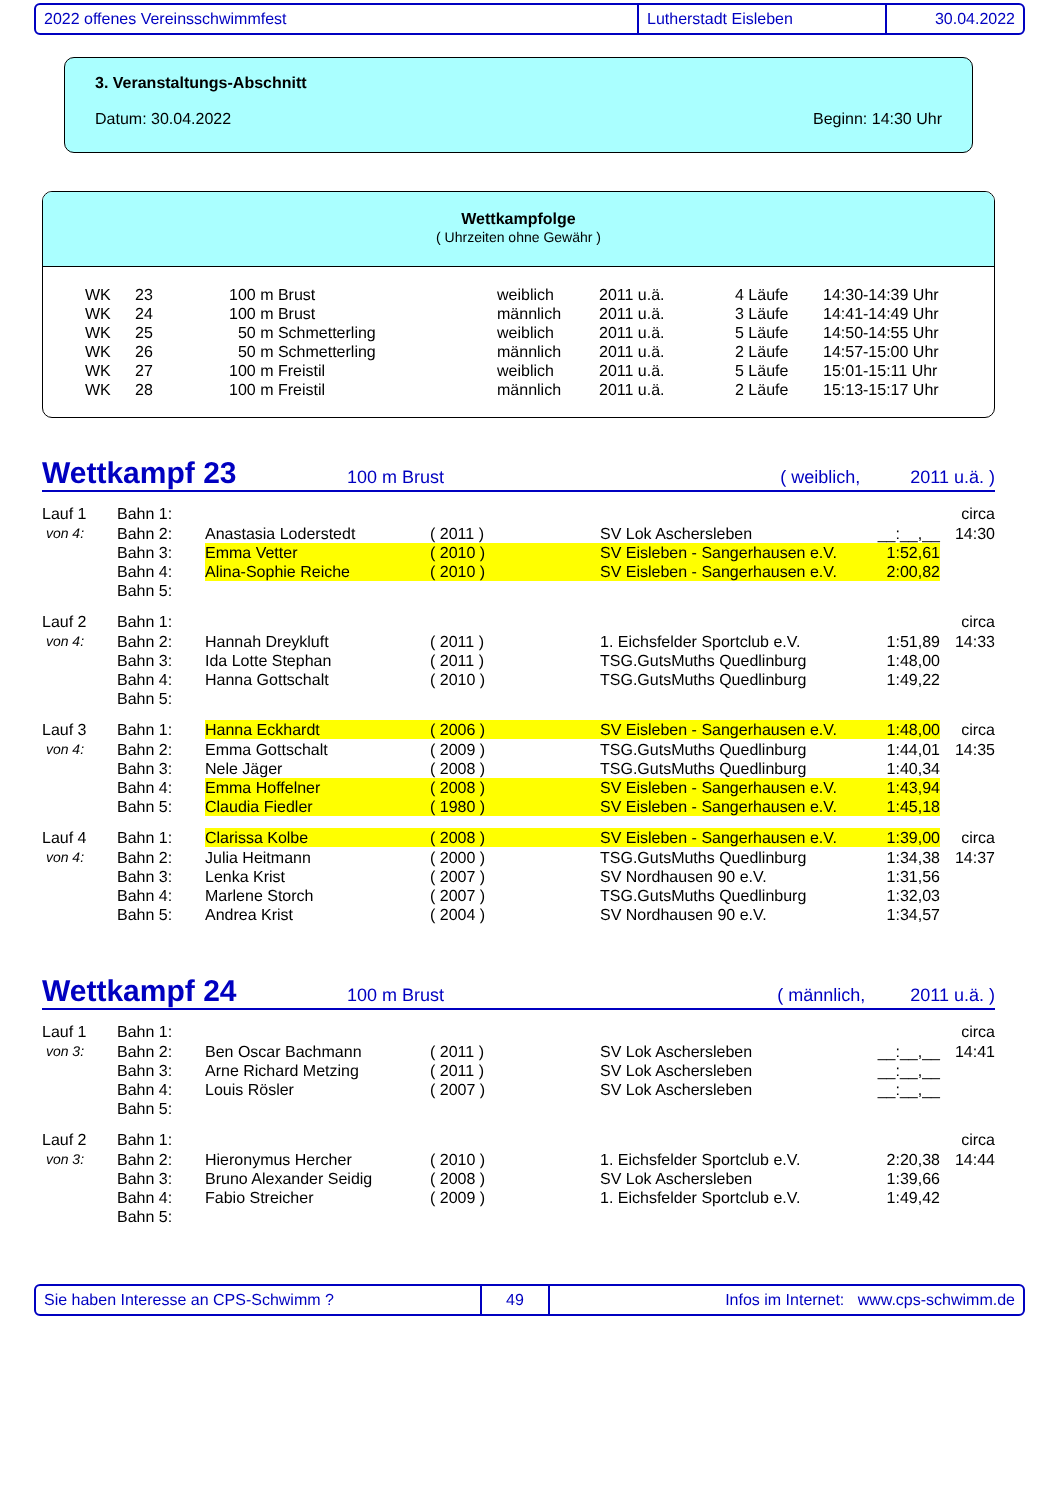2022 offenes Vereinsschwimmfest Lutherstadt Eisleben 30.04.2022
3. Veranstaltungs-Abschnitt
Datum: 30.04.2022 Beginn: 14:30 Uhr
Wettkampfolge
( Uhrzeiten ohne Gewähr )
| WK | 23 | 100 m Brust | weiblich | 2011 u.ä. | 4 Läufe | 14:30-14:39 Uhr |
| WK | 24 | 100 m Brust | männlich | 2011 u.ä. | 3 Läufe | 14:41-14:49 Uhr |
| WK | 25 | 50 m Schmetterling | weiblich | 2011 u.ä. | 5 Läufe | 14:50-14:55 Uhr |
| WK | 26 | 50 m Schmetterling | männlich | 2011 u.ä. | 2 Läufe | 14:57-15:00 Uhr |
| WK | 27 | 100 m Freistil | weiblich | 2011 u.ä. | 5 Läufe | 15:01-15:11 Uhr |
| WK | 28 | 100 m Freistil | männlich | 2011 u.ä. | 2 Läufe | 15:13-15:17 Uhr |
Wettkampf 23 100 m Brust ( weiblich, 2011 u.ä. )
| Lauf 1 | Bahn 1: | | | | | circa |
| von 4: | Bahn 2: | Anastasia Loderstedt | ( 2011 ) | SV Lok Aschersleben | __:__,__ | 14:30 |
| | Bahn 3: | Emma Vetter | ( 2010 ) | SV Eisleben - Sangerhausen e.V. | 1:52,61 | |
| | Bahn 4: | Alina-Sophie Reiche | ( 2010 ) | SV Eisleben - Sangerhausen e.V. | 2:00,82 | |
| | Bahn 5: | | | | | |
| Lauf 2 | Bahn 1: | | | | | circa |
| von 4: | Bahn 2: | Hannah Dreykluft | ( 2011 ) | 1. Eichsfelder Sportclub e.V. | 1:51,89 | 14:33 |
| | Bahn 3: | Ida Lotte Stephan | ( 2011 ) | TSG.GutsMuths Quedlinburg | 1:48,00 | |
| | Bahn 4: | Hanna Gottschalt | ( 2010 ) | TSG.GutsMuths Quedlinburg | 1:49,22 | |
| | Bahn 5: | | | | | |
| Lauf 3 | Bahn 1: | Hanna Eckhardt | ( 2006 ) | SV Eisleben - Sangerhausen e.V. | 1:48,00 | circa |
| von 4: | Bahn 2: | Emma Gottschalt | ( 2009 ) | TSG.GutsMuths Quedlinburg | 1:44,01 | 14:35 |
| | Bahn 3: | Nele Jäger | ( 2008 ) | TSG.GutsMuths Quedlinburg | 1:40,34 | |
| | Bahn 4: | Emma Hoffelner | ( 2008 ) | SV Eisleben - Sangerhausen e.V. | 1:43,94 | |
| | Bahn 5: | Claudia Fiedler | ( 1980 ) | SV Eisleben - Sangerhausen e.V. | 1:45,18 | |
| Lauf 4 | Bahn 1: | Clarissa Kolbe | ( 2008 ) | SV Eisleben - Sangerhausen e.V. | 1:39,00 | circa |
| von 4: | Bahn 2: | Julia Heitmann | ( 2000 ) | TSG.GutsMuths Quedlinburg | 1:34,38 | 14:37 |
| | Bahn 3: | Lenka Krist | ( 2007 ) | SV Nordhausen 90 e.V. | 1:31,56 | |
| | Bahn 4: | Marlene Storch | ( 2007 ) | TSG.GutsMuths Quedlinburg | 1:32,03 | |
| | Bahn 5: | Andrea Krist | ( 2004 ) | SV Nordhausen 90 e.V. | 1:34,57 | |
Wettkampf 24 100 m Brust ( männlich, 2011 u.ä. )
| Lauf 1 | Bahn 1: | | | | | circa |
| von 3: | Bahn 2: | Ben Oscar Bachmann | ( 2011 ) | SV Lok Aschersleben | __:__,__ | 14:41 |
| | Bahn 3: | Arne Richard Metzing | ( 2011 ) | SV Lok Aschersleben | __:__,__ | |
| | Bahn 4: | Louis Rösler | ( 2007 ) | SV Lok Aschersleben | __:__,__ | |
| | Bahn 5: | | | | | |
| Lauf 2 | Bahn 1: | | | | | circa |
| von 3: | Bahn 2: | Hieronymus Hercher | ( 2010 ) | 1. Eichsfelder Sportclub e.V. | 2:20,38 | 14:44 |
| | Bahn 3: | Bruno Alexander Seidig | ( 2008 ) | SV Lok Aschersleben | 1:39,66 | |
| | Bahn 4: | Fabio Streicher | ( 2009 ) | 1. Eichsfelder Sportclub e.V. | 1:49,42 | |
| | Bahn 5: | | | | | |
Sie haben Interesse an CPS-Schwimm ? 49 Infos im Internet: www.cps-schwimm.de